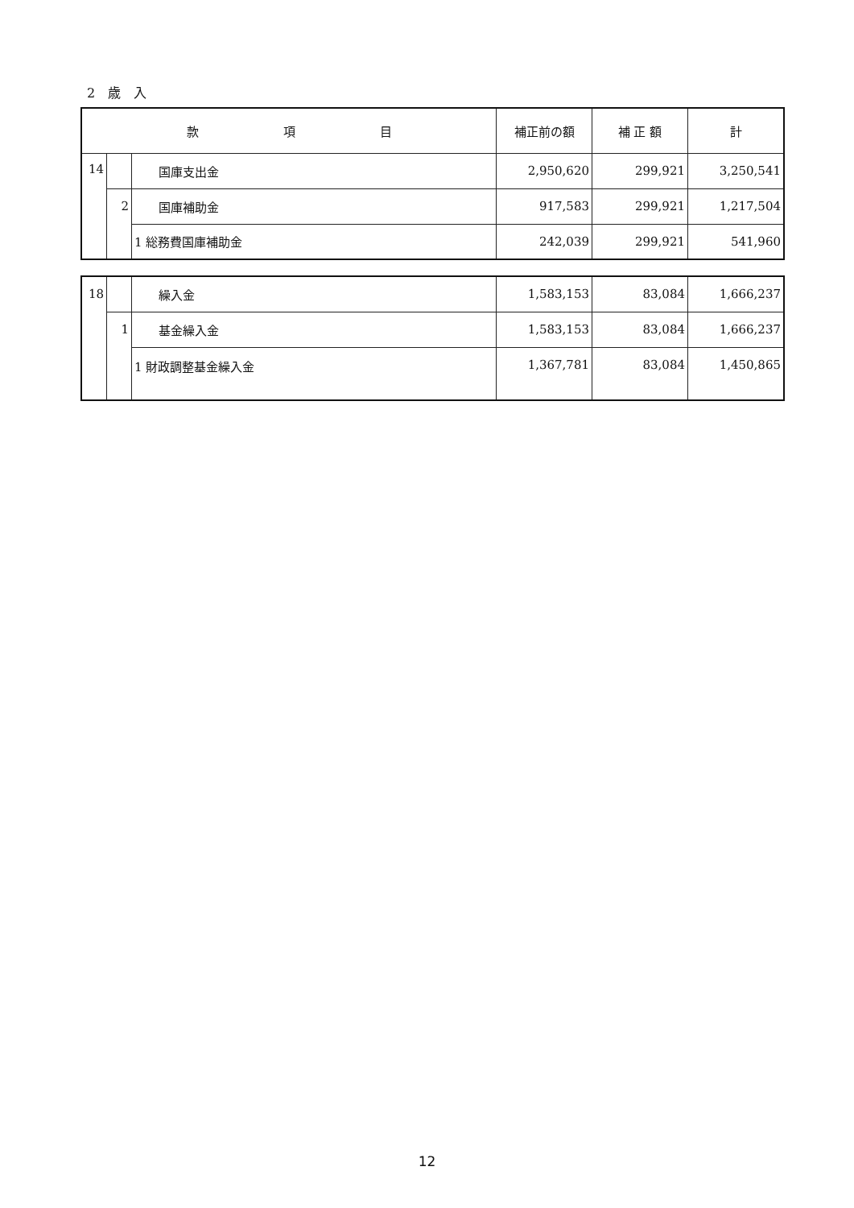2　歳　入
| 款 項 目 | | | 補正前の額 | 補 正 額 | 計 |
| --- | --- | --- | --- | --- | --- |
| 14 | | 国庫支出金 | 2,950,620 | 299,921 | 3,250,541 |
| | 2 | 国庫補助金 | 917,583 | 299,921 | 1,217,504 |
| | | 1 総務費国庫補助金 | 242,039 | 299,921 | 541,960 |
| 18 | | 繰入金 | 1,583,153 | 83,084 | 1,666,237 |
| | 1 | 基金繰入金 | 1,583,153 | 83,084 | 1,666,237 |
| | | 1 財政調整基金繰入金 | 1,367,781 | 83,084 | 1,450,865 |
12